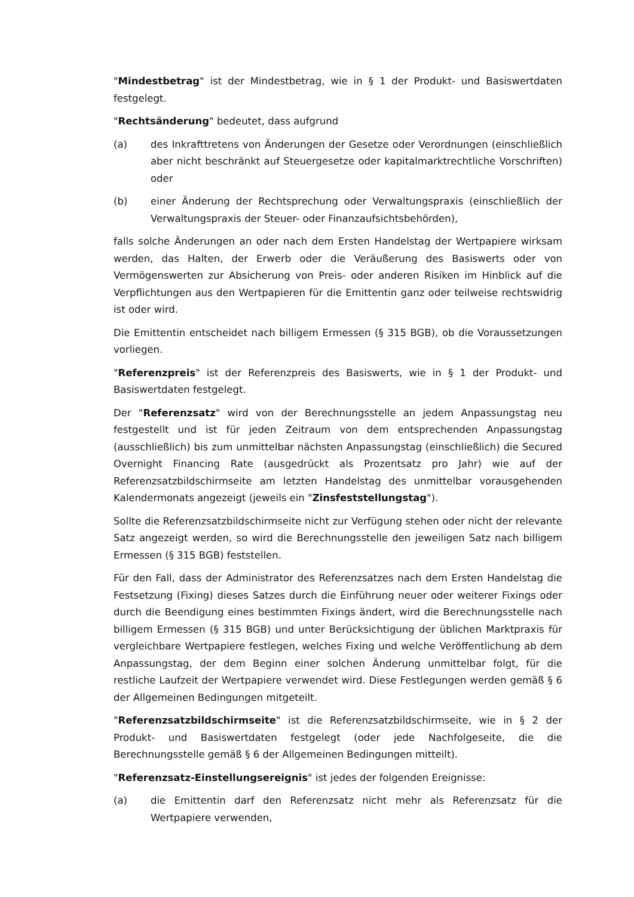"Mindestbetrag" ist der Mindestbetrag, wie in § 1 der Produkt- und Basiswertdaten festgelegt.
"Rechtsänderung" bedeutet, dass aufgrund
(a) des Inkrafttretens von Änderungen der Gesetze oder Verordnungen (einschließlich aber nicht beschränkt auf Steuergesetze oder kapitalmarktrechtliche Vorschriften) oder
(b) einer Änderung der Rechtsprechung oder Verwaltungspraxis (einschließlich der Verwaltungspraxis der Steuer- oder Finanzaufsichtsbehörden),
falls solche Änderungen an oder nach dem Ersten Handelstag der Wertpapiere wirksam werden, das Halten, der Erwerb oder die Veräußerung des Basiswerts oder von Vermögenswerten zur Absicherung von Preis- oder anderen Risiken im Hinblick auf die Verpflichtungen aus den Wertpapieren für die Emittentin ganz oder teilweise rechtswidrig ist oder wird.
Die Emittentin entscheidet nach billigem Ermessen (§ 315 BGB), ob die Voraussetzungen vorliegen.
"Referenzpreis" ist der Referenzpreis des Basiswerts, wie in § 1 der Produkt- und Basiswertdaten festgelegt.
Der "Referenzsatz" wird von der Berechnungsstelle an jedem Anpassungstag neu festgestellt und ist für jeden Zeitraum von dem entsprechenden Anpassungstag (ausschließlich) bis zum unmittelbar nächsten Anpassungstag (einschließlich) die Secured Overnight Financing Rate (ausgedrückt als Prozentsatz pro Jahr) wie auf der Referenzsatzbildschirmseite am letzten Handelstag des unmittelbar vorausgehenden Kalendermonats angezeigt (jeweils ein "Zinsfeststellungstag").
Sollte die Referenzsatzbildschirmseite nicht zur Verfügung stehen oder nicht der relevante Satz angezeigt werden, so wird die Berechnungsstelle den jeweiligen Satz nach billigem Ermessen (§ 315 BGB) feststellen.
Für den Fall, dass der Administrator des Referenzsatzes nach dem Ersten Handelstag die Festsetzung (Fixing) dieses Satzes durch die Einführung neuer oder weiterer Fixings oder durch die Beendigung eines bestimmten Fixings ändert, wird die Berechnungsstelle nach billigem Ermessen (§ 315 BGB) und unter Berücksichtigung der üblichen Marktpraxis für vergleichbare Wertpapiere festlegen, welches Fixing und welche Veröffentlichung ab dem Anpassungstag, der dem Beginn einer solchen Änderung unmittelbar folgt, für die restliche Laufzeit der Wertpapiere verwendet wird. Diese Festlegungen werden gemäß § 6 der Allgemeinen Bedingungen mitgeteilt.
"Referenzsatzbildschirmseite" ist die Referenzsatzbildschirmseite, wie in § 2 der Produkt- und Basiswertdaten festgelegt (oder jede Nachfolgeseite, die die Berechnungsstelle gemäß § 6 der Allgemeinen Bedingungen mitteilt).
"Referenzsatz-Einstellungsereignis" ist jedes der folgenden Ereignisse:
(a) die Emittentin darf den Referenzsatz nicht mehr als Referenzsatz für die Wertpapiere verwenden,